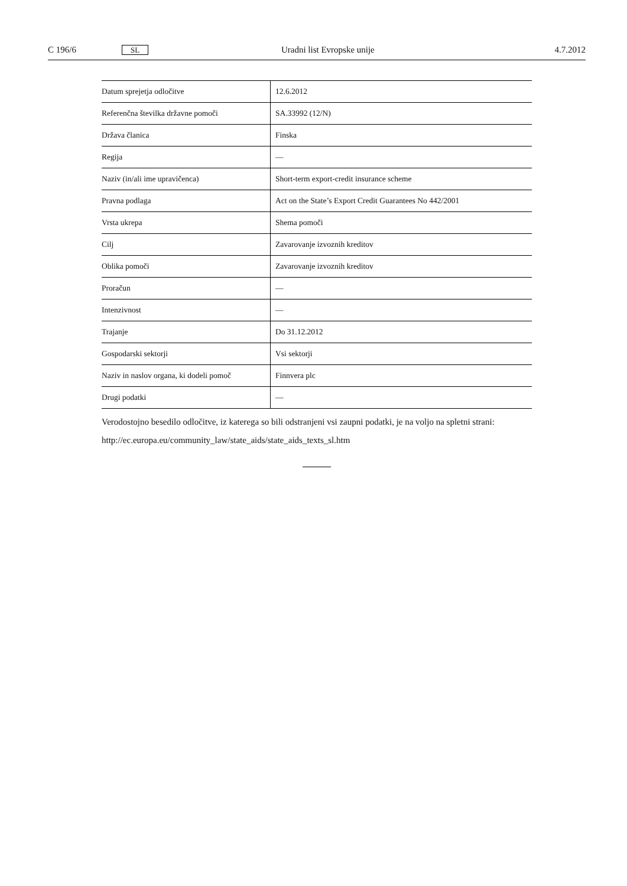C 196/6 SL Uradni list Evropske unije 4.7.2012
| Datum sprejetja odločitve | 12.6.2012 |
| Referenčna številka državne pomoči | SA.33992 (12/N) |
| Država članica | Finska |
| Regija | — |
| Naziv (in/ali ime upravičenca) | Short-term export-credit insurance scheme |
| Pravna podlaga | Act on the State’s Export Credit Guarantees No 442/2001 |
| Vrsta ukrepa | Shema pomoči |
| Cilj | Zavarovanje izvoznih kreditov |
| Oblika pomoči | Zavarovanje izvoznih kreditov |
| Proračun | — |
| Intenzivnost | — |
| Trajanje | Do 31.12.2012 |
| Gospodarski sektorji | Vsi sektorji |
| Naziv in naslov organa, ki dodeli pomoč | Finnvera plc |
| Drugi podatki | — |
Verodostojno besedilo odločitve, iz katerega so bili odstranjeni vsi zaupni podatki, je na voljo na spletni strani:
http://ec.europa.eu/community_law/state_aids/state_aids_texts_sl.htm